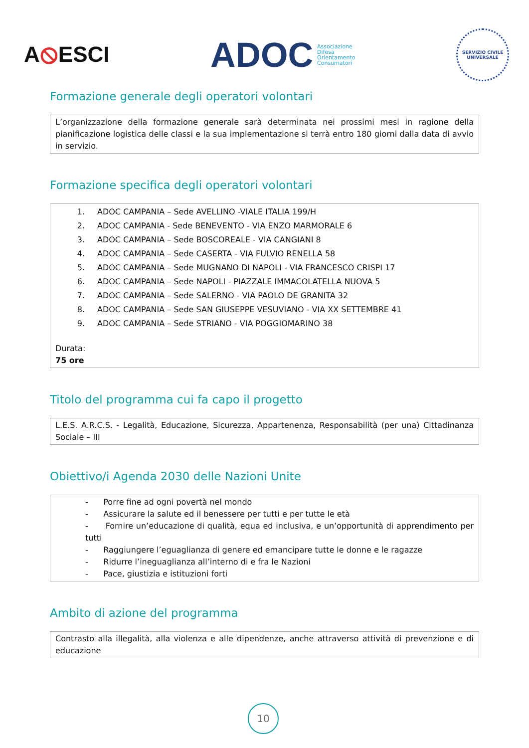A⦸ESCI
ADOC Associazione
Difesa
Orientamento
Consumatori
SERVIZIO CIVILE
UNIVERSALE
Formazione generale degli operatori volontari
L’organizzazione della formazione generale sarà determinata nei prossimi mesi in ragione della pianificazione logistica delle classi e la sua implementazione si terrà entro 180 giorni dalla data di avvio in servizio.
Formazione specifica degli operatori volontari
1. ADOC CAMPANIA – Sede AVELLINO -VIALE ITALIA 199/H
2. ADOC CAMPANIA - Sede BENEVENTO - VIA ENZO MARMORALE 6
3. ADOC CAMPANIA – Sede BOSCOREALE - VIA CANGIANI 8
4. ADOC CAMPANIA – Sede CASERTA - VIA FULVIO RENELLA 58
5. ADOC CAMPANIA – Sede MUGNANO DI NAPOLI - VIA FRANCESCO CRISPI 17
6. ADOC CAMPANIA – Sede NAPOLI - PIAZZALE IMMACOLATELLA NUOVA 5
7. ADOC CAMPANIA – Sede SALERNO - VIA PAOLO DE GRANITA 32
8. ADOC CAMPANIA – Sede SAN GIUSEPPE VESUVIANO - VIA XX SETTEMBRE 41
9. ADOC CAMPANIA – Sede STRIANO - VIA POGGIOMARINO 38
Durata:
75 ore
Titolo del programma cui fa capo il progetto
L.E.S. A.R.C.S. - Legalità, Educazione, Sicurezza, Appartenenza, Responsabilità (per una) Cittadinanza Sociale – III
Obiettivo/i Agenda 2030 delle Nazioni Unite
- Porre fine ad ogni povertà nel mondo
- Assicurare la salute ed il benessere per tutti e per tutte le età
- Fornire un’educazione di qualità, equa ed inclusiva, e un’opportunità di apprendimento per tutti
- Raggiungere l’eguaglianza di genere ed emancipare tutte le donne e le ragazze
- Ridurre l’ineguaglianza all’interno di e fra le Nazioni
- Pace, giustizia e istituzioni forti
Ambito di azione del programma
Contrasto alla illegalità, alla violenza e alle dipendenze, anche attraverso attività di prevenzione e di educazione
10